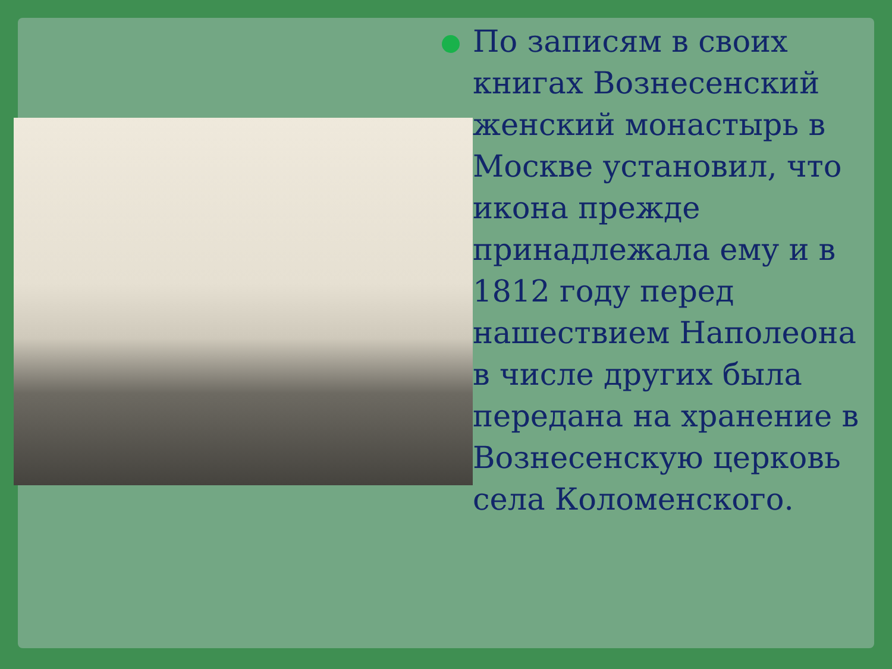По записям в своих книгах Вознесенский женский монастырь в Москве установил, что икона прежде принадлежала ему и в 1812 году перед нашествием Наполеона в числе других была передана на хранение в Вознесенскую церковь села Коломенского.